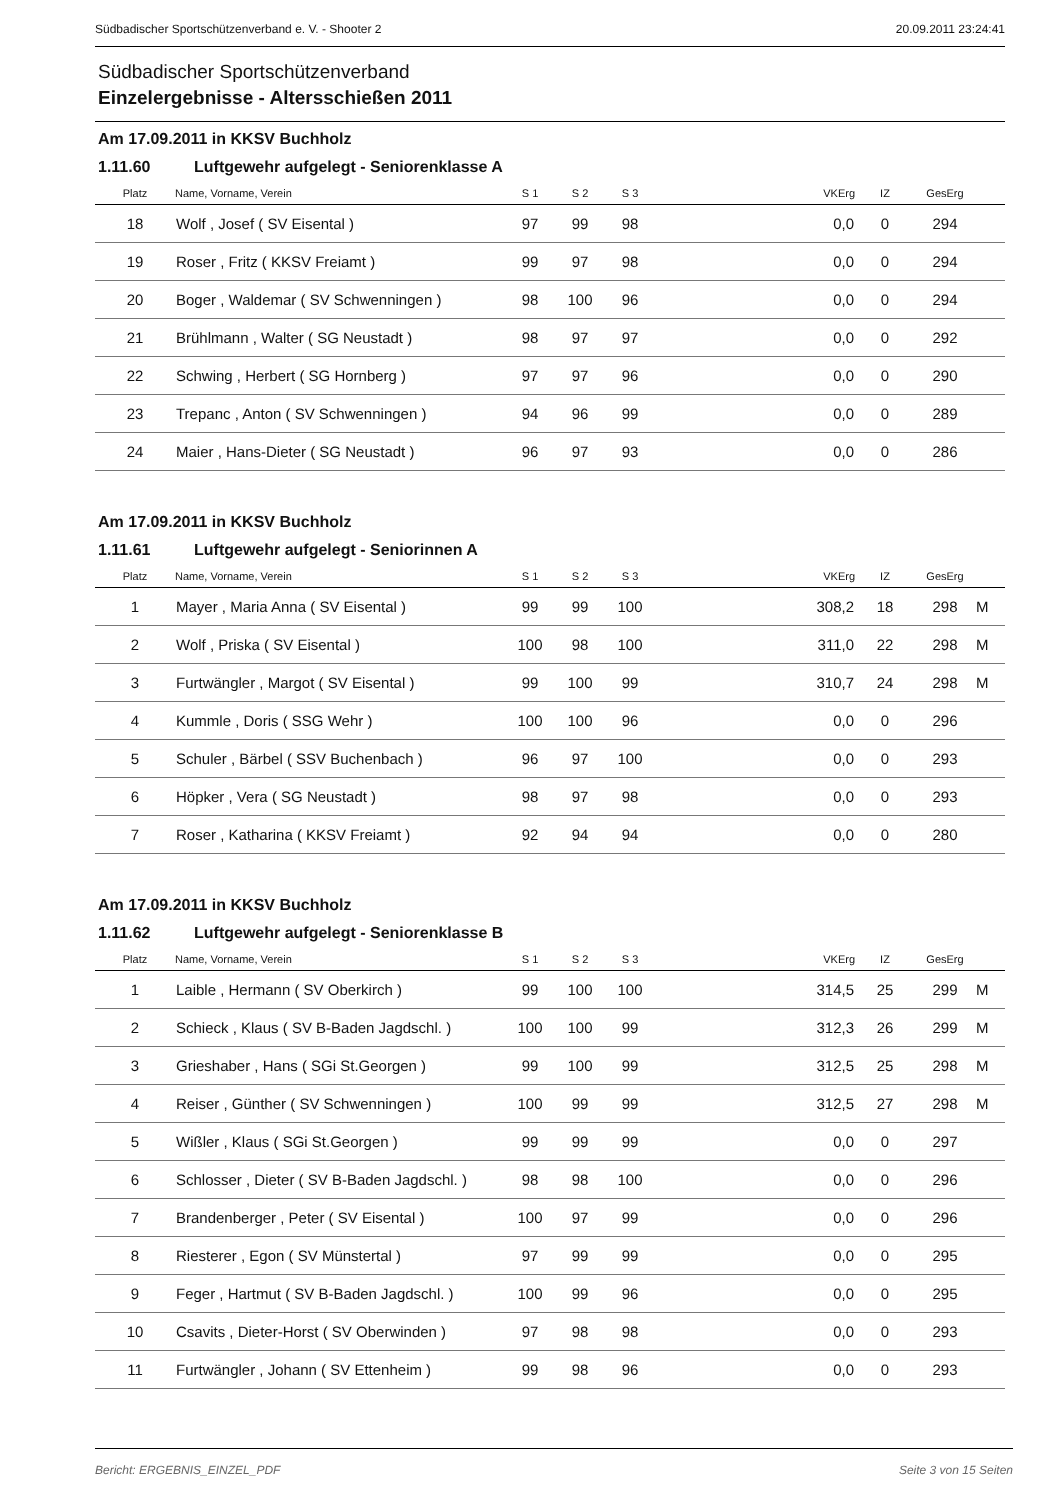Südbadischer Sportschützenverband e. V. - Shooter 2 20.09.2011 23:24:41
Südbadischer Sportschützenverband
Einzelergebnisse - Altersschießen 2011
Am 17.09.2011 in KKSV Buchholz
1.11.60 Luftgewehr aufgelegt - Seniorenklasse A
| Platz | Name, Vorname, Verein | S 1 | S 2 | S 3 | VKErg | IZ | GesErg | |
| --- | --- | --- | --- | --- | --- | --- | --- | --- |
| 18 | Wolf , Josef ( SV Eisental ) | 97 | 99 | 98 | 0,0 | 0 | 294 | |
| 19 | Roser , Fritz ( KKSV Freiamt ) | 99 | 97 | 98 | 0,0 | 0 | 294 | |
| 20 | Boger , Waldemar ( SV Schwenningen ) | 98 | 100 | 96 | 0,0 | 0 | 294 | |
| 21 | Brühlmann , Walter ( SG Neustadt ) | 98 | 97 | 97 | 0,0 | 0 | 292 | |
| 22 | Schwing , Herbert ( SG Hornberg ) | 97 | 97 | 96 | 0,0 | 0 | 290 | |
| 23 | Trepanc , Anton ( SV Schwenningen ) | 94 | 96 | 99 | 0,0 | 0 | 289 | |
| 24 | Maier , Hans-Dieter ( SG Neustadt ) | 96 | 97 | 93 | 0,0 | 0 | 286 | |
Am 17.09.2011 in KKSV Buchholz
1.11.61 Luftgewehr aufgelegt - Seniorinnen A
| Platz | Name, Vorname, Verein | S 1 | S 2 | S 3 | VKErg | IZ | GesErg | |
| --- | --- | --- | --- | --- | --- | --- | --- | --- |
| 1 | Mayer , Maria Anna ( SV Eisental ) | 99 | 99 | 100 | 308,2 | 18 | 298 | M |
| 2 | Wolf , Priska ( SV Eisental ) | 100 | 98 | 100 | 311,0 | 22 | 298 | M |
| 3 | Furtwängler , Margot ( SV Eisental ) | 99 | 100 | 99 | 310,7 | 24 | 298 | M |
| 4 | Kummle , Doris ( SSG Wehr ) | 100 | 100 | 96 | 0,0 | 0 | 296 | |
| 5 | Schuler , Bärbel ( SSV Buchenbach ) | 96 | 97 | 100 | 0,0 | 0 | 293 | |
| 6 | Höpker , Vera ( SG Neustadt ) | 98 | 97 | 98 | 0,0 | 0 | 293 | |
| 7 | Roser , Katharina ( KKSV Freiamt ) | 92 | 94 | 94 | 0,0 | 0 | 280 | |
Am 17.09.2011 in KKSV Buchholz
1.11.62 Luftgewehr aufgelegt - Seniorenklasse B
| Platz | Name, Vorname, Verein | S 1 | S 2 | S 3 | VKErg | IZ | GesErg | |
| --- | --- | --- | --- | --- | --- | --- | --- | --- |
| 1 | Laible , Hermann ( SV Oberkirch ) | 99 | 100 | 100 | 314,5 | 25 | 299 | M |
| 2 | Schieck , Klaus ( SV B-Baden Jagdschl. ) | 100 | 100 | 99 | 312,3 | 26 | 299 | M |
| 3 | Grieshaber , Hans ( SGi St.Georgen ) | 99 | 100 | 99 | 312,5 | 25 | 298 | M |
| 4 | Reiser , Günther ( SV Schwenningen ) | 100 | 99 | 99 | 312,5 | 27 | 298 | M |
| 5 | Wißler , Klaus ( SGi St.Georgen ) | 99 | 99 | 99 | 0,0 | 0 | 297 | |
| 6 | Schlosser , Dieter ( SV B-Baden Jagdschl. ) | 98 | 98 | 100 | 0,0 | 0 | 296 | |
| 7 | Brandenberger , Peter ( SV Eisental ) | 100 | 97 | 99 | 0,0 | 0 | 296 | |
| 8 | Riesterer , Egon ( SV Münstertal ) | 97 | 99 | 99 | 0,0 | 0 | 295 | |
| 9 | Feger , Hartmut ( SV B-Baden Jagdschl. ) | 100 | 99 | 96 | 0,0 | 0 | 295 | |
| 10 | Csavits , Dieter-Horst ( SV Oberwinden ) | 97 | 98 | 98 | 0,0 | 0 | 293 | |
| 11 | Furtwängler , Johann ( SV Ettenheim ) | 99 | 98 | 96 | 0,0 | 0 | 293 | |
Bericht: ERGEBNIS_EINZEL_PDF Seite 3 von 15 Seiten